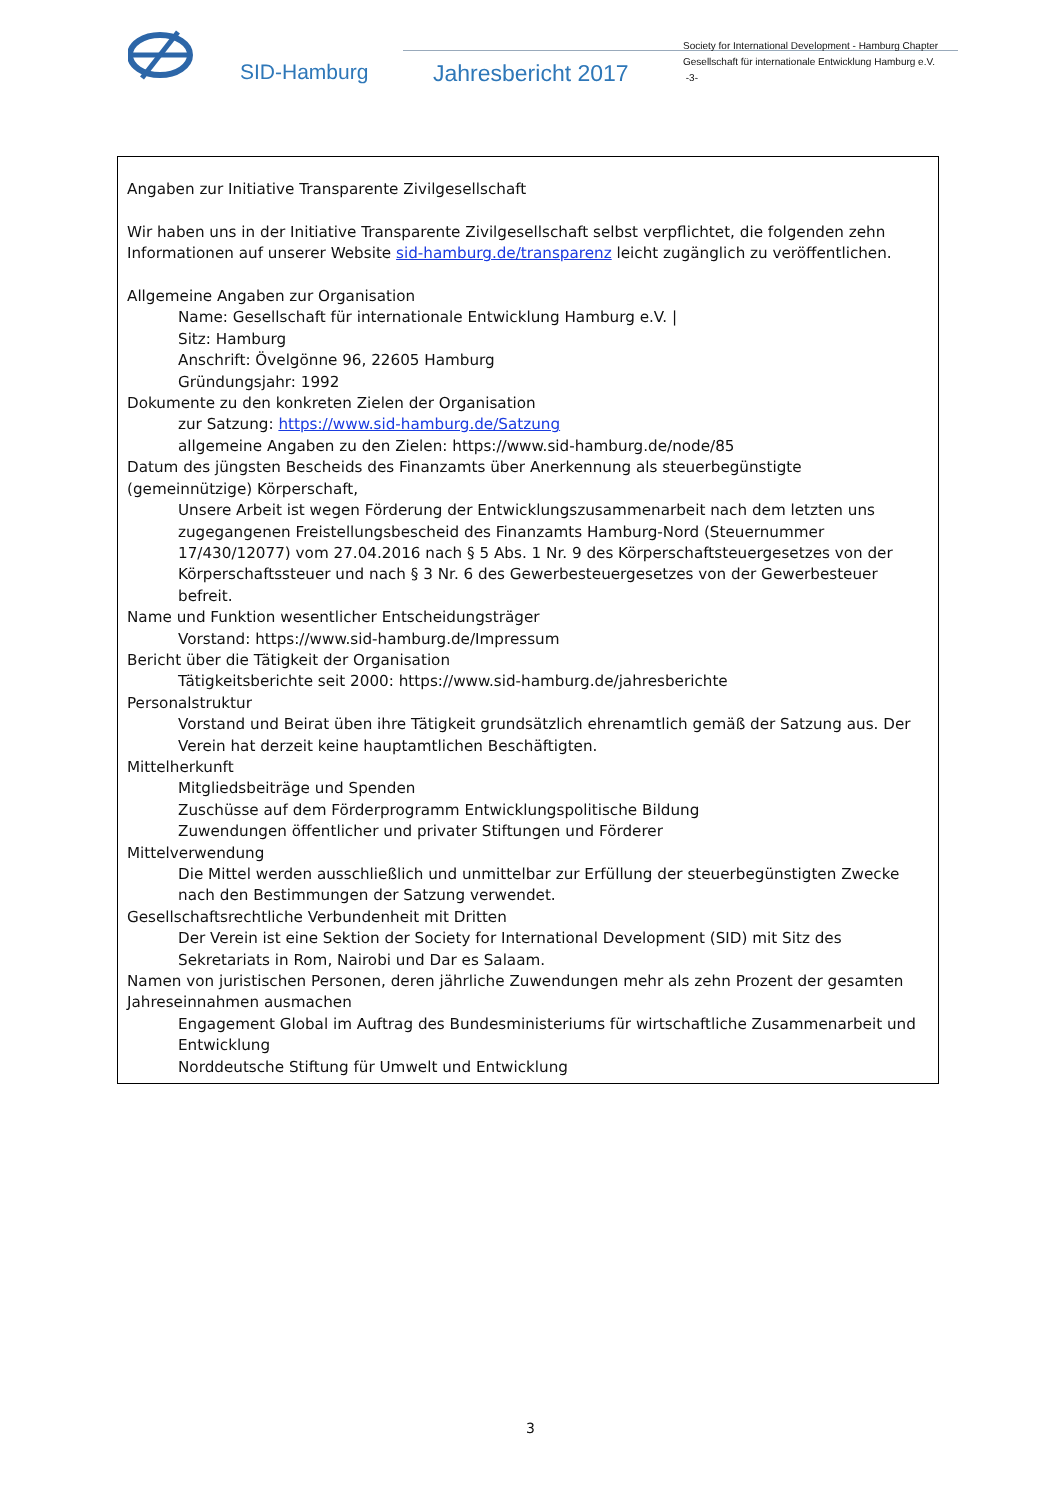SID-Hamburg Jahresbericht 2017
Society for International Development - Hamburg Chapter
Gesellschaft für internationale Entwicklung Hamburg e.V.
-3-
Angaben zur Initiative Transparente Zivilgesellschaft
Wir haben uns in der Initiative Transparente Zivilgesellschaft selbst verpflichtet, die folgenden zehn Informationen auf unserer Website sid-hamburg.de/transparenz leicht zugänglich zu veröffentlichen.
Allgemeine Angaben zur Organisation
Name: Gesellschaft für internationale Entwicklung Hamburg e.V. |
Sitz: Hamburg
Anschrift: Övelgönne 96, 22605 Hamburg
Gründungsjahr: 1992
Dokumente zu den konkreten Zielen der Organisation
zur Satzung: https://www.sid-hamburg.de/Satzung
allgemeine Angaben zu den Zielen: https://www.sid-hamburg.de/node/85
Datum des jüngsten Bescheids des Finanzamts über Anerkennung als steuerbegünstigte (gemeinnützige) Körperschaft,
Unsere Arbeit ist wegen Förderung der Entwicklungszusammenarbeit nach dem letzten uns zugegangenen Freistellungsbescheid des Finanzamts Hamburg-Nord (Steuernummer 17/430/12077) vom 27.04.2016 nach § 5 Abs. 1 Nr. 9 des Körperschaftsteuergesetzes von der Körperschaftssteuer und nach § 3 Nr. 6 des Gewerbesteuergesetzes von der Gewerbesteuer befreit.
Name und Funktion wesentlicher Entscheidungsträger
Vorstand: https://www.sid-hamburg.de/Impressum
Bericht über die Tätigkeit der Organisation
Tätigkeitsberichte seit 2000: https://www.sid-hamburg.de/jahresberichte
Personalstruktur
Vorstand und Beirat üben ihre Tätigkeit grundsätzlich ehrenamtlich gemäß der Satzung aus. Der Verein hat derzeit keine hauptamtlichen Beschäftigten.
Mittelherkunft
Mitgliedsbeiträge und Spenden
Zuschüsse auf dem Förderprogramm Entwicklungspolitische Bildung
Zuwendungen öffentlicher und privater Stiftungen und Förderer
Mittelverwendung
Die Mittel werden ausschließlich und unmittelbar zur Erfüllung der steuerbegünstigten Zwecke nach den Bestimmungen der Satzung verwendet.
Gesellschaftsrechtliche Verbundenheit mit Dritten
Der Verein ist eine Sektion der Society for International Development (SID) mit Sitz des Sekretariats in Rom, Nairobi und Dar es Salaam.
Namen von juristischen Personen, deren jährliche Zuwendungen mehr als zehn Prozent der gesamten Jahreseinnahmen ausmachen
Engagement Global im Auftrag des Bundesministeriums für wirtschaftliche Zusammenarbeit und Entwicklung
Norddeutsche Stiftung für Umwelt und Entwicklung
3